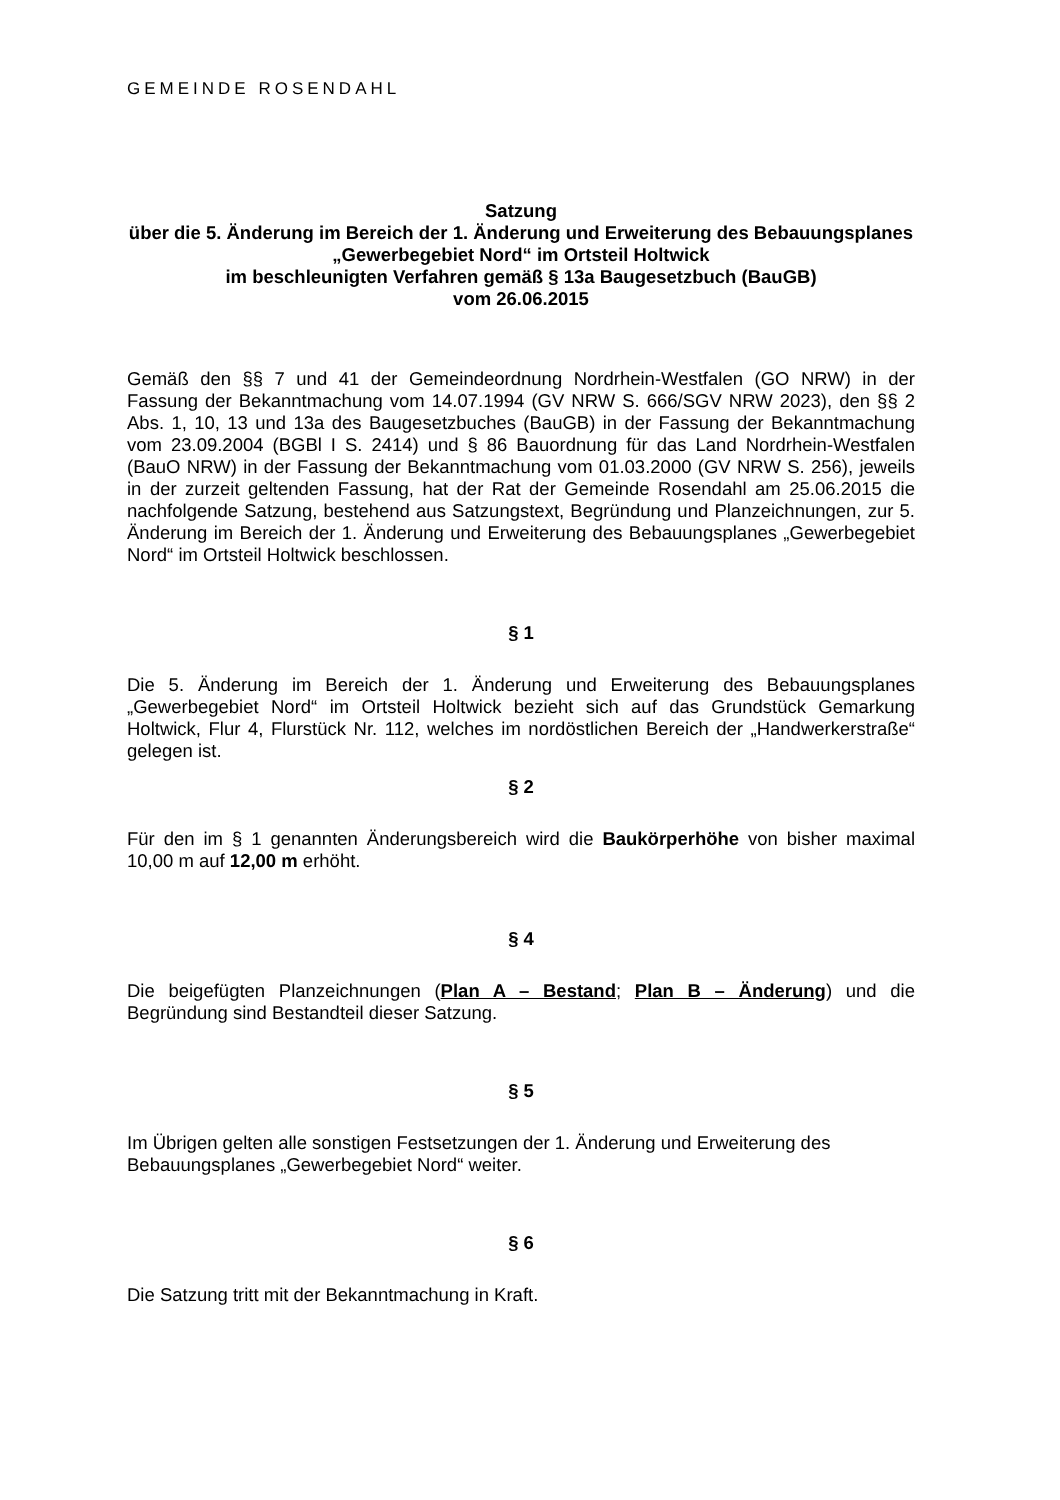GEMEINDE ROSENDAHL
Satzung
über die 5. Änderung im Bereich der 1. Änderung und Erweiterung des Bebauungsplanes „Gewerbegebiet Nord“ im Ortsteil Holtwick
im beschleunigten Verfahren gemäß § 13a Baugesetzbuch (BauGB)
vom 26.06.2015
Gemäß den §§ 7 und 41 der Gemeindeordnung Nordrhein-Westfalen (GO NRW) in der Fassung der Bekanntmachung vom 14.07.1994 (GV NRW S. 666/SGV NRW 2023), den §§ 2 Abs. 1, 10, 13 und 13a des Baugesetzbuches (BauGB) in der Fassung der Bekanntmachung vom 23.09.2004 (BGBl I S. 2414) und § 86 Bauordnung für das Land Nordrhein-Westfalen (BauO NRW) in der Fassung der Bekanntmachung vom 01.03.2000 (GV NRW S. 256), jeweils in der zurzeit geltenden Fassung, hat der Rat der Gemeinde Rosendahl am 25.06.2015 die nachfolgende Satzung, bestehend aus Satzungstext, Begründung und Planzeichnungen, zur 5. Änderung im Bereich der 1. Änderung und Erweiterung des Bebauungsplanes „Gewerbegebiet Nord“ im Ortsteil Holtwick beschlossen.
§ 1
Die 5. Änderung im Bereich der 1. Änderung und Erweiterung des Bebauungsplanes „Gewerbegebiet Nord“ im Ortsteil Holtwick bezieht sich auf das Grundstück Gemarkung Holtwick, Flur 4, Flurstück Nr. 112, welches im nordöstlichen Bereich der „Handwerkerstraße“ gelegen ist.
§ 2
Für den im § 1 genannten Änderungsbereich wird die Baukörperhöhe von bisher maximal 10,00 m auf 12,00 m erhöht.
§ 4
Die beigefügten Planzeichnungen (Plan A – Bestand; Plan B – Änderung) und die Begründung sind Bestandteil dieser Satzung.
§ 5
Im Übrigen gelten alle sonstigen Festsetzungen der 1. Änderung und Erweiterung des Bebauungsplanes „Gewerbegebiet Nord“ weiter.
§ 6
Die Satzung tritt mit der Bekanntmachung in Kraft.